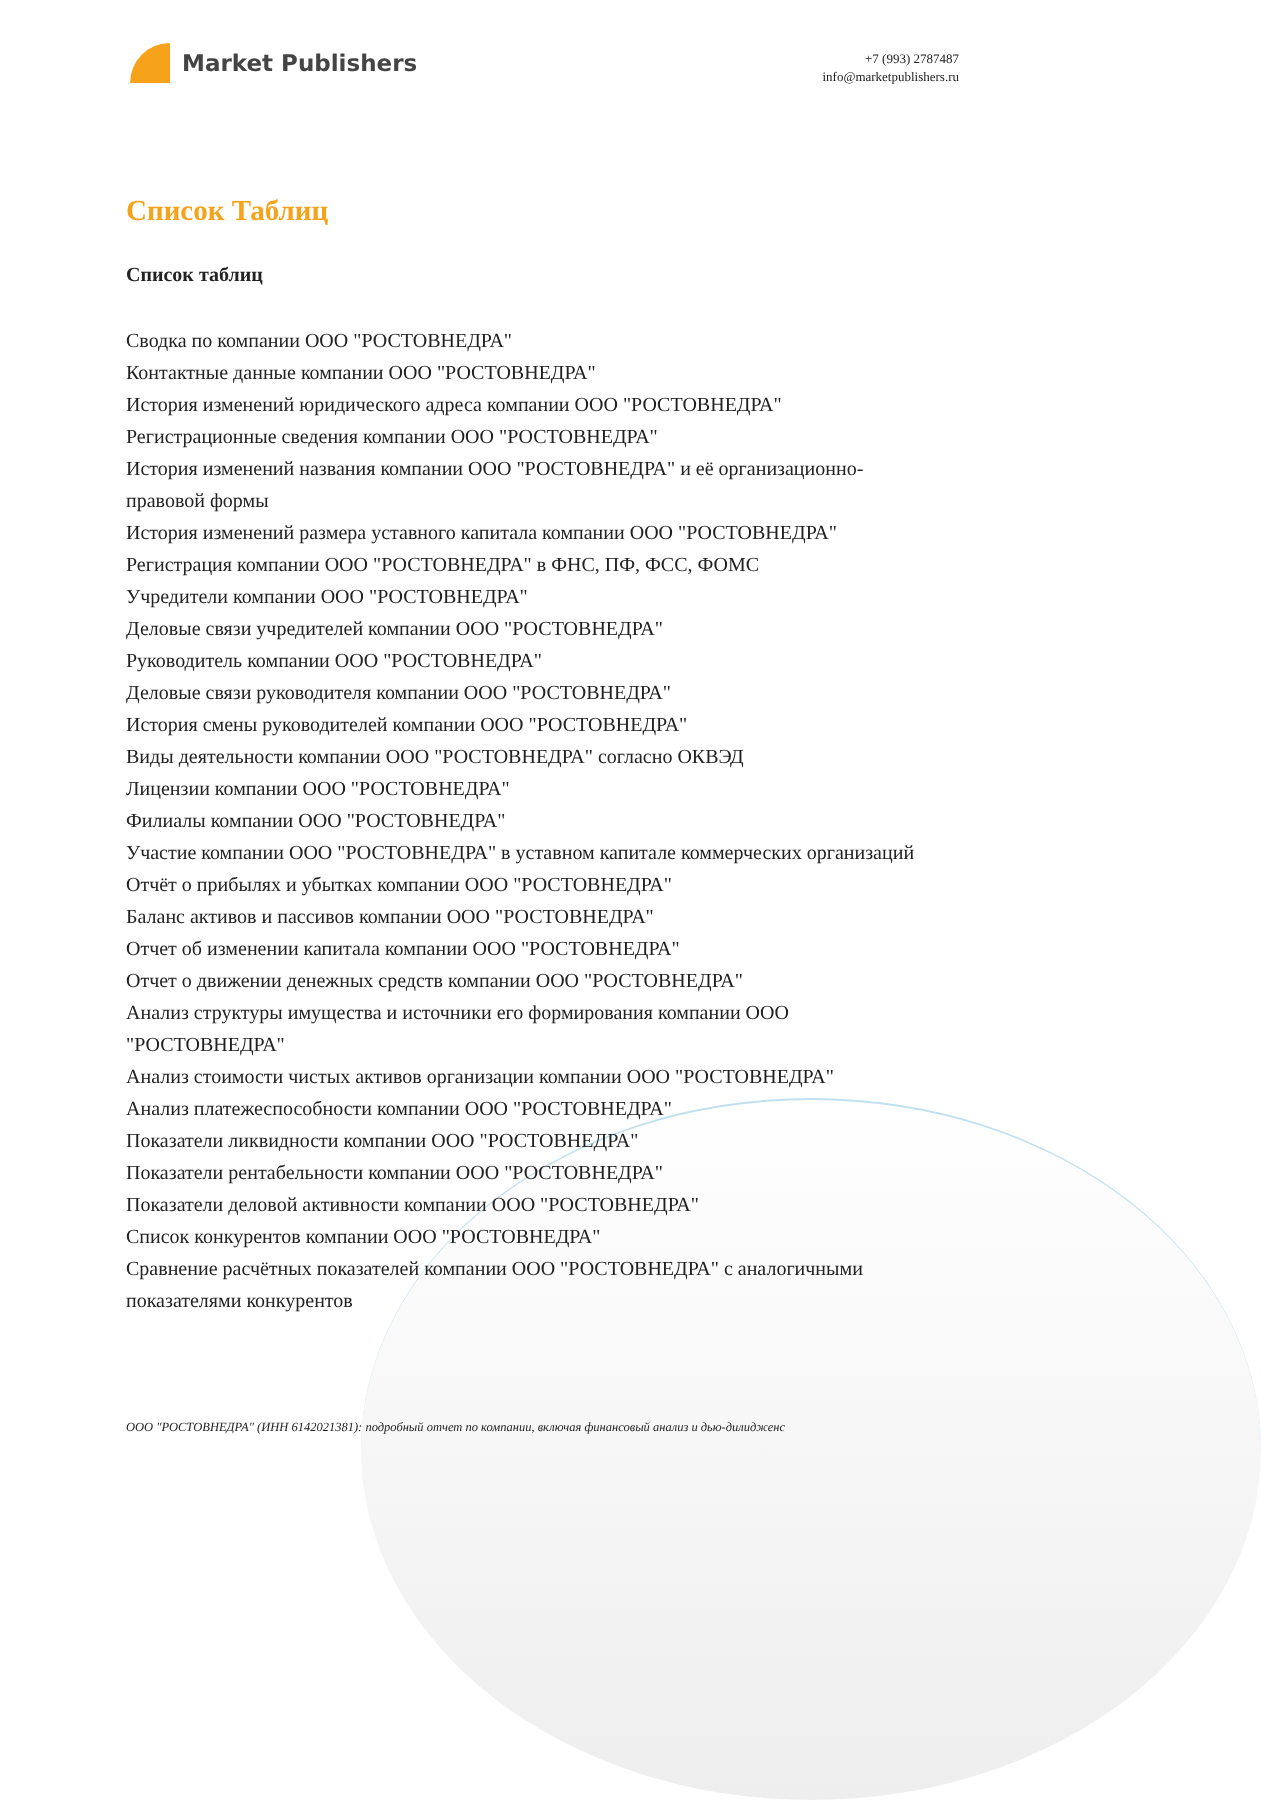Market Publishers
+7 (993) 2787487
info@marketpublishers.ru
Список Таблиц
Список таблиц
Сводка по компании ООО "РОСТОВНЕДРА"
Контактные данные компании ООО "РОСТОВНЕДРА"
История изменений юридического адреса компании ООО "РОСТОВНЕДРА"
Регистрационные сведения компании ООО "РОСТОВНЕДРА"
История изменений названия компании ООО "РОСТОВНЕДРА" и её организационно-правовой формы
История изменений размера уставного капитала компании ООО "РОСТОВНЕДРА"
Регистрация компании ООО "РОСТОВНЕДРА" в ФНС, ПФ, ФСС, ФОМС
Учредители компании ООО "РОСТОВНЕДРА"
Деловые связи учредителей компании ООО "РОСТОВНЕДРА"
Руководитель компании ООО "РОСТОВНЕДРА"
Деловые связи руководителя компании ООО "РОСТОВНЕДРА"
История смены руководителей компании ООО "РОСТОВНЕДРА"
Виды деятельности компании ООО "РОСТОВНЕДРА" согласно ОКВЭД
Лицензии компании ООО "РОСТОВНЕДРА"
Филиалы компании ООО "РОСТОВНЕДРА"
Участие компании ООО "РОСТОВНЕДРА" в уставном капитале коммерческих организаций
Отчёт о прибылях и убытках компании ООО "РОСТОВНЕДРА"
Баланс активов и пассивов компании ООО "РОСТОВНЕДРА"
Отчет об изменении капитала компании ООО "РОСТОВНЕДРА"
Отчет о движении денежных средств компании ООО "РОСТОВНЕДРА"
Анализ структуры имущества и источники его формирования компании ООО "РОСТОВНЕДРА"
Анализ стоимости чистых активов организации компании ООО "РОСТОВНЕДРА"
Анализ платежеспособности компании ООО "РОСТОВНЕДРА"
Показатели ликвидности компании ООО "РОСТОВНЕДРА"
Показатели рентабельности компании ООО "РОСТОВНЕДРА"
Показатели деловой активности компании ООО "РОСТОВНЕДРА"
Список конкурентов компании ООО "РОСТОВНЕДРА"
Сравнение расчётных показателей компании ООО "РОСТОВНЕДРА" с аналогичными показателями конкурентов
ООО "РОСТОВНЕДРА" (ИНН 6142021381): подробный отчет по компании, включая финансовый анализ и дью-дилидженс